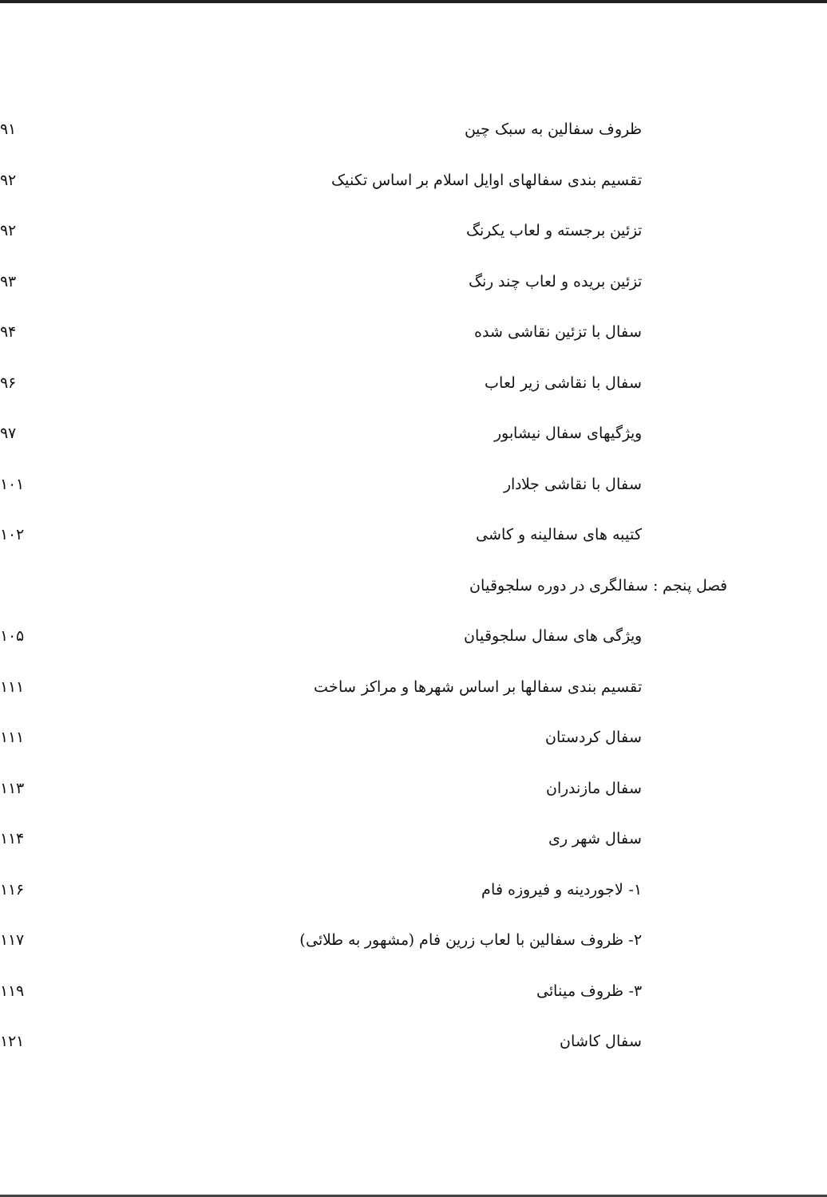ظروف سفالین به سبک چین ۹۱
تقسیم بندی سفالهای اوایل اسلام بر اساس تکنیک ۹۲
تزئین برجسته و لعاب یکرنگ ۹۲
تزئین بریده و لعاب چند رنگ ۹۳
سفال با تزئین نقاشی شده ۹۴
سفال با نقاشی زیر لعاب ۹۶
ویژگیهای سفال نیشابور ۹۷
سفال با نقاشی جلادار ۱۰۱
کتیبه های سفالینه و کاشی ۱۰۲
فصل پنجم : سفالگری در دوره سلجوقیان
ویژگی های سفال سلجوقیان ۱۰۵
تقسیم بندی سفالها بر اساس شهرها و مراکز ساخت ۱۱۱
سفال کردستان ۱۱۱
سفال مازندران ۱۱۳
سفال شهر ری ۱۱۴
۱- لاجوردینه و فیروزه فام ۱۱۶
۲- ظروف سفالین با لعاب زرین فام (مشهور به طلائی) ۱۱۷
۳- ظروف مینائی ۱۱۹
سفال کاشان ۱۲۱